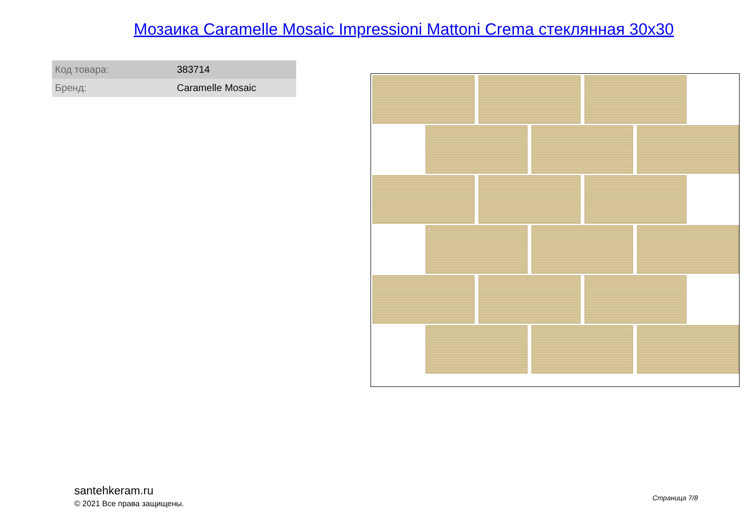Мозаика Caramelle Mosaic Impressioni Mattoni Crema стеклянная 30x30
| Код товара: | 383714 |
| Бренд: | Caramelle Mosaic |
santehkeram.ru
© 2021 Все права защищены.
Страница 7/8